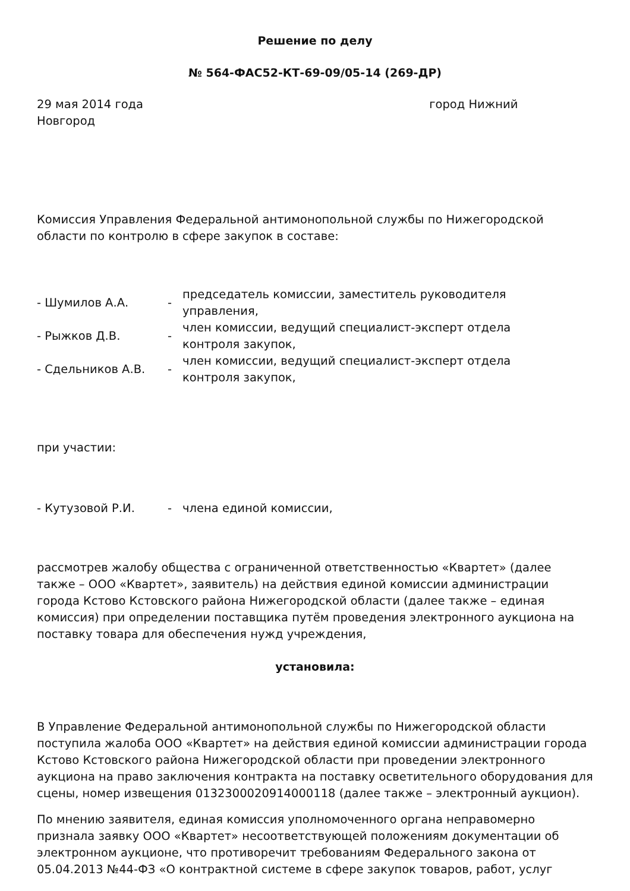Решение по делу
№ 564-ФАС52-КТ-69-09/05-14 (269-ДР)
29 мая 2014 года город Нижний
Новгород
Комиссия Управления Федеральной антимонопольной службы по Нижегородской области по контролю в сфере закупок в составе:
| - Шумилов А.А. | - | председатель комиссии, заместитель руководителя управления, |
| - Рыжков Д.В. | - | член комиссии, ведущий специалист-эксперт отдела контроля закупок, |
| - Сдельников А.В. | - | член комиссии, ведущий специалист-эксперт отдела контроля закупок, |
при участии:
| - Кутузовой Р.И. | - | члена единой комиссии, |
рассмотрев жалобу общества с ограниченной ответственностью «Квартет» (далее также – ООО «Квартет», заявитель) на действия единой комиссии администрации города Кстово Кстовского района Нижегородской области (далее также – единая комиссия) при определении поставщика путём проведения электронного аукциона на поставку товара для обеспечения нужд учреждения,
установила:
В Управление Федеральной антимонопольной службы по Нижегородской области поступила жалоба ООО «Квартет» на действия единой комиссии администрации города Кстово Кстовского района Нижегородской области при проведении электронного аукциона на право заключения контракта на поставку осветительного оборудования для сцены, номер извещения 0132300020914000118 (далее также – электронный аукцион).
По мнению заявителя, единая комиссия уполномоченного органа неправомерно признала заявку ООО «Квартет» несоответствующей положениям документации об электронном аукционе, что противоречит требованиям Федерального закона от 05.04.2013 №44-ФЗ «О контрактной системе в сфере закупок товаров, работ, услуг